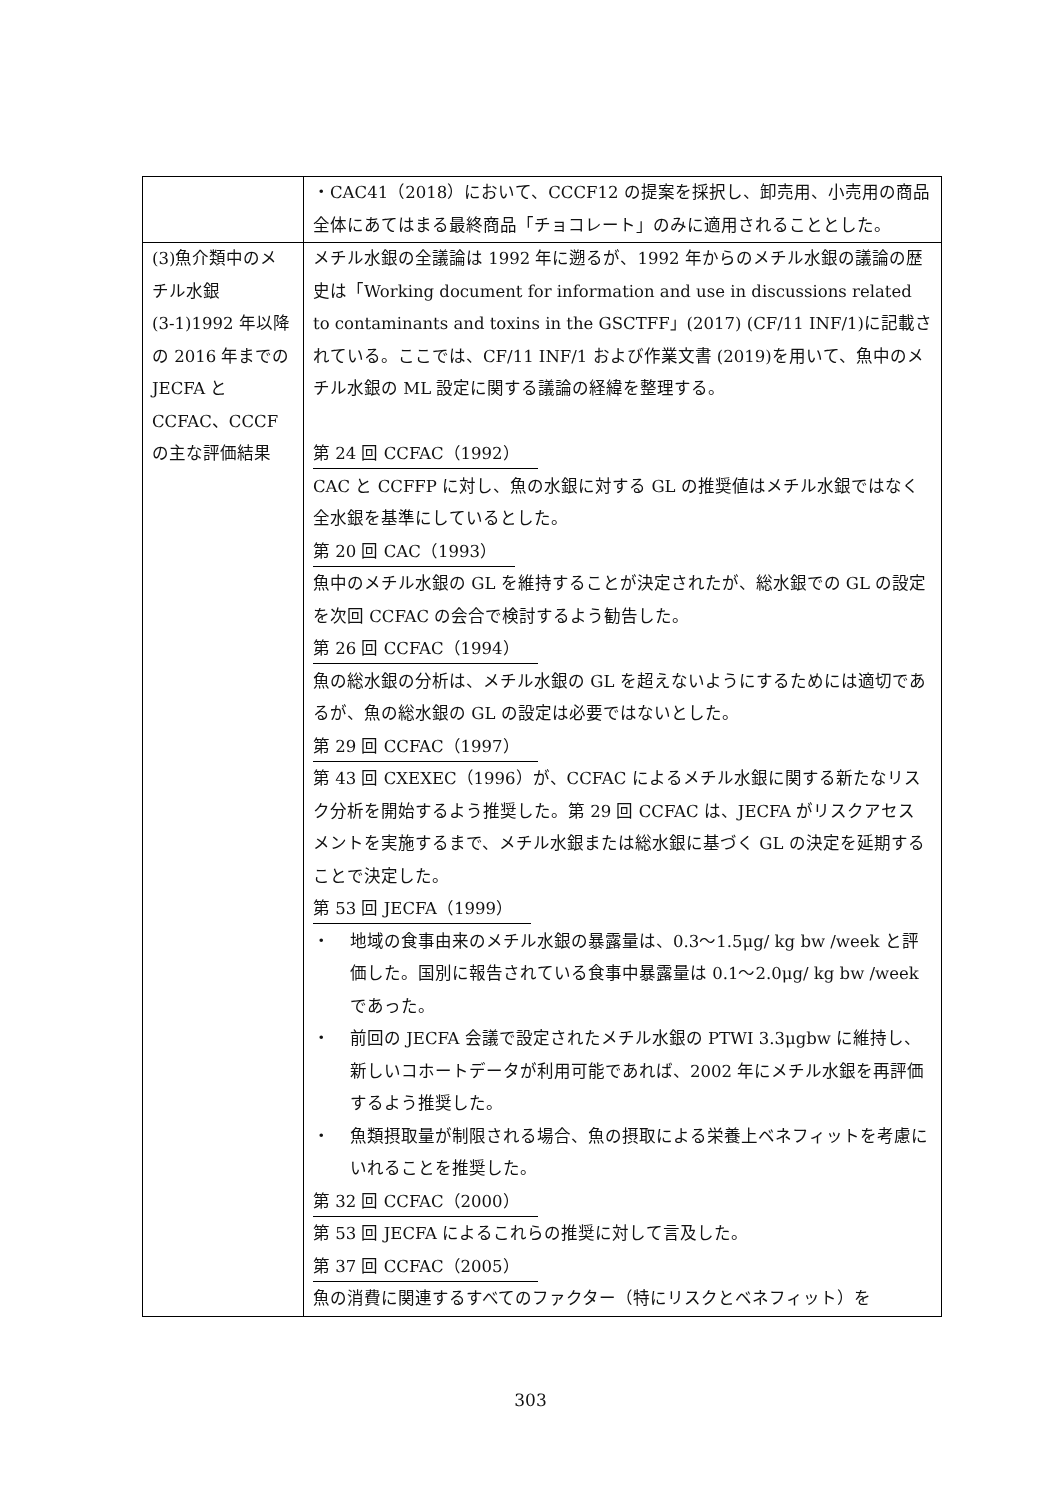| | ・CAC41（2018）において、CCCF12 の提案を採択し、卸売用、小売用の商品全体にあてはまる最終商品「チョコレート」のみに適用されることとした。 |
| (3)魚介類中のメチル水銀 (3-1)1992 年以降の 2016 年までの JECFA と CCFAC、CCCF の主な評価結果 | メチル水銀の全議論は 1992 年に遡るが、1992 年からのメチル水銀の議論の歴史は「Working document for information and use in discussions related to contaminants and toxins in the GSCTFF」(2017) (CF/11 INF/1)に記載されている。ここでは、CF/11 INF/1 および作業文書 (2019)を用いて、魚中のメチル水銀の ML 設定に関する議論の経緯を整理する。 第 24 回 CCFAC（1992） CAC と CCFFP に対し、魚の水銀に対する GL の推奨値はメチル水銀ではなく全水銀を基準にしているとした。 第 20 回 CAC（1993） 魚中のメチル水銀の GL を維持することが決定されたが、総水銀での GL の設定を次回 CCFAC の会合で検討するよう勧告した。 第 26 回 CCFAC（1994） 魚の総水銀の分析は、メチル水銀の GL を超えないようにするためには適切であるが、魚の総水銀の GL の設定は必要ではないとした。 第 29 回 CCFAC（1997） 第 43 回 CXEXEC（1996）が、CCFAC によるメチル水銀に関する新たなリスク分析を開始するよう推奨した。第 29 回 CCFAC は、JECFA がリスクアセスメントを実施するまで、メチル水銀または総水銀に基づく GL の決定を延期することで決定した。 第 53 回 JECFA（1999） ・ 地域の食事由来のメチル水銀の暴露量は、0.3〜1.5μg/ kg bw /week と評価した。国別に報告されている食事中暴露量は 0.1〜2.0μg/ kg bw /week であった。 ・ 前回の JECFA 会議で設定されたメチル水銀の PTWI 3.3μgbw に維持し、新しいコホートデータが利用可能であれば、2002 年にメチル水銀を再評価するよう推奨した。 ・ 魚類摂取量が制限される場合、魚の摂取による栄養上ベネフィットを考慮にいれることを推奨した。 第 32 回 CCFAC（2000） 第 53 回 JECFA によるこれらの推奨に対して言及した。 第 37 回 CCFAC（2005） 魚の消費に関連するすべてのファクター（特にリスクとベネフィット）を |
303